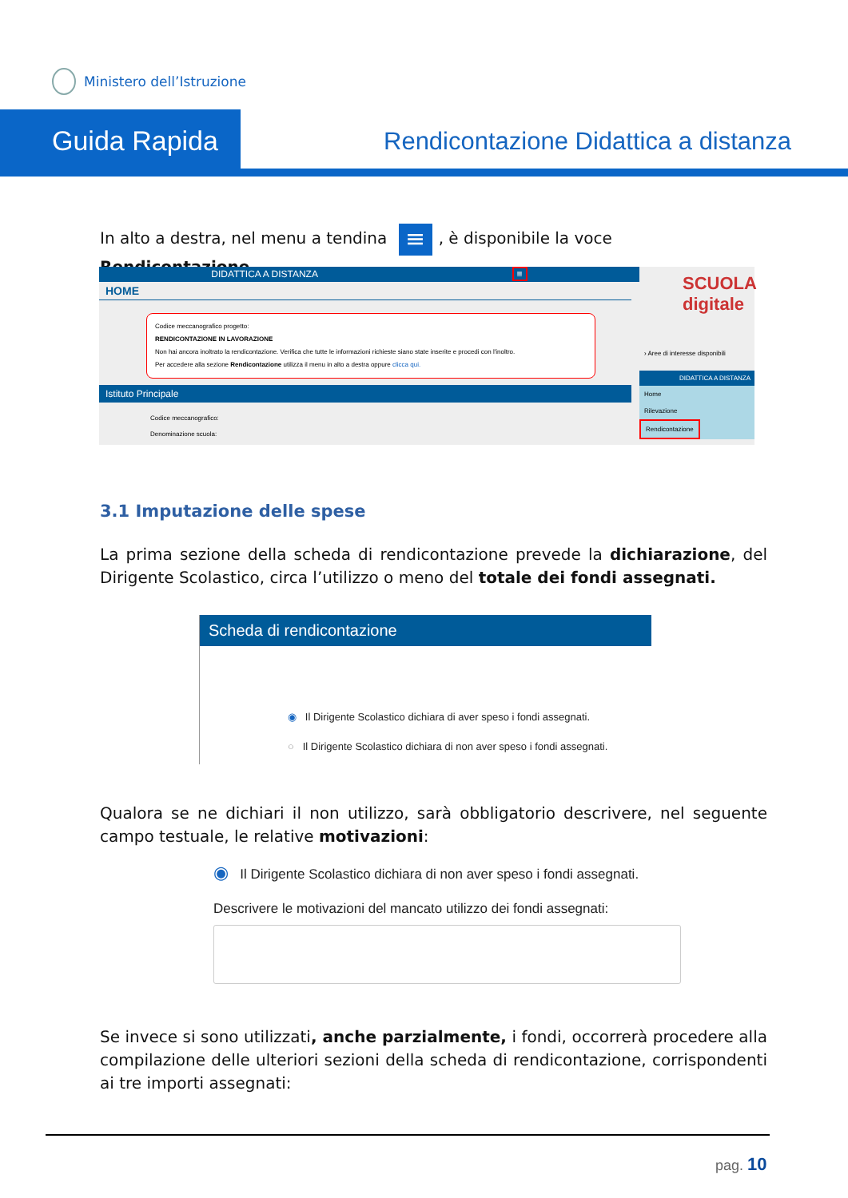Ministero dell’Istruzione
Guida Rapida
Rendicontazione Didattica a distanza
In alto a destra, nel menu a tendina ≡, è disponibile la voce Rendicontazione.
DIDATTICA A DISTANZA ≡
HOME
Codice meccanografico progetto:
RENDICONTAZIONE IN LAVORAZIONE
Non hai ancora inoltrato la rendicontazione. Verifica che tutte le informazioni richieste siano state inserite e procedi con l'inoltro.
Per accedere alla sezione Rendicontazione utilizza il menu in alto a destra oppure clicca qui.
Istituto Principale
Codice meccanografico:
Denominazione scuola:
SCUOLA digitale
› Aree di interesse disponibili
DIDATTICA A DISTANZA
Home
Rilevazione
Rendicontazione
3.1 Imputazione delle spese
La prima sezione della scheda di rendicontazione prevede la dichiarazione, del Dirigente Scolastico, circa l’utilizzo o meno del totale dei fondi assegnati.
Scheda di rendicontazione
◉ Il Dirigente Scolastico dichiara di aver speso i fondi assegnati.
○ Il Dirigente Scolastico dichiara di non aver speso i fondi assegnati.
Qualora se ne dichiari il non utilizzo, sarà obbligatorio descrivere, nel seguente campo testuale, le relative motivazioni:
◉ Il Dirigente Scolastico dichiara di non aver speso i fondi assegnati.
Descrivere le motivazioni del mancato utilizzo dei fondi assegnati:
Se invece si sono utilizzati, anche parzialmente, i fondi, occorrerà procedere alla compilazione delle ulteriori sezioni della scheda di rendicontazione, corrispondenti ai tre importi assegnati:
pag. 10